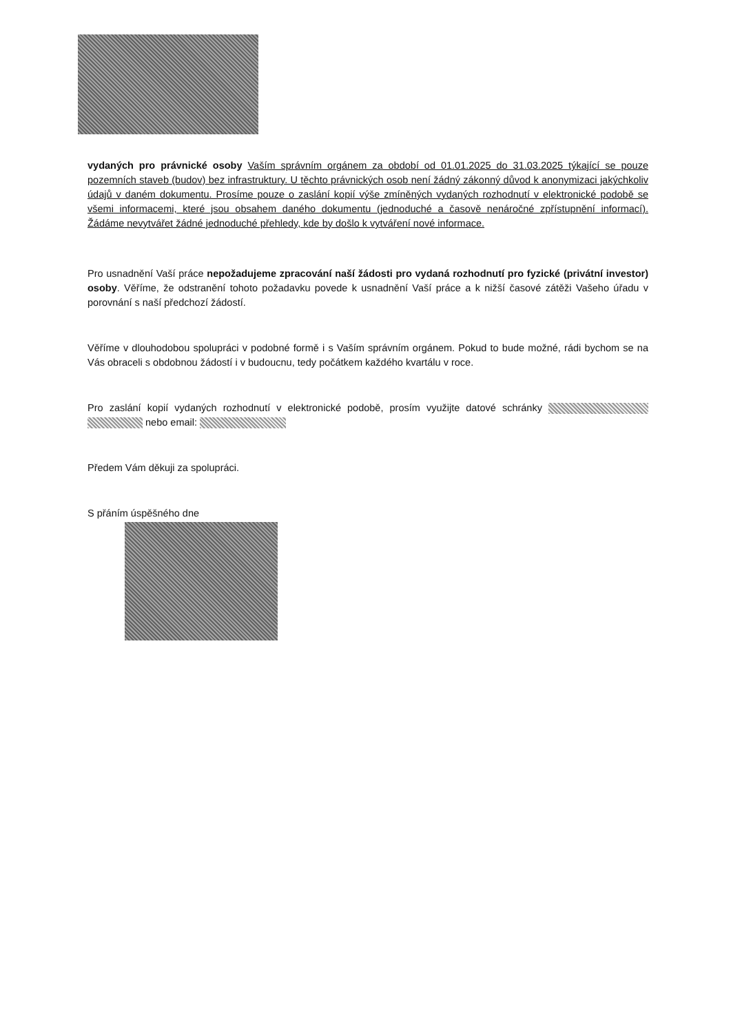vydaných pro právnické osoby Vaším správním orgánem za období od 01.01.2025 do 31.03.2025 týkající se pouze pozemních staveb (budov) bez infrastruktury. U těchto právnických osob není žádný zákonný důvod k anonymizaci jakýchkoliv údajů v daném dokumentu. Prosíme pouze o zaslání kopií výše zmíněných vydaných rozhodnutí v elektronické podobě se všemi informacemi, které jsou obsahem daného dokumentu (jednoduché a časově nenáročné zpřístupnění informací). Žádáme nevytvářet žádné jednoduché přehledy, kde by došlo k vytváření nové informace.
Pro usnadnění Vaší práce nepožadujeme zpracování naší žádosti pro vydaná rozhodnutí pro fyzické (privátní investor) osoby. Věříme, že odstranění tohoto požadavku povede k usnadnění Vaší práce a k nižší časové zátěži Vašeho úřadu v porovnání s naší předchozí žádostí.
Věříme v dlouhodobou spolupráci v podobné formě i s Vaším správním orgánem. Pokud to bude možné, rádi bychom se na Vás obraceli s obdobnou žádostí i v budoucnu, tedy počátkem každého kvartálu v roce.
Pro zaslání kopií vydaných rozhodnutí v elektronické podobě, prosím využijte datové schránky nebo email:
Předem Vám děkuji za spolupráci.
S přáním úspěšného dne